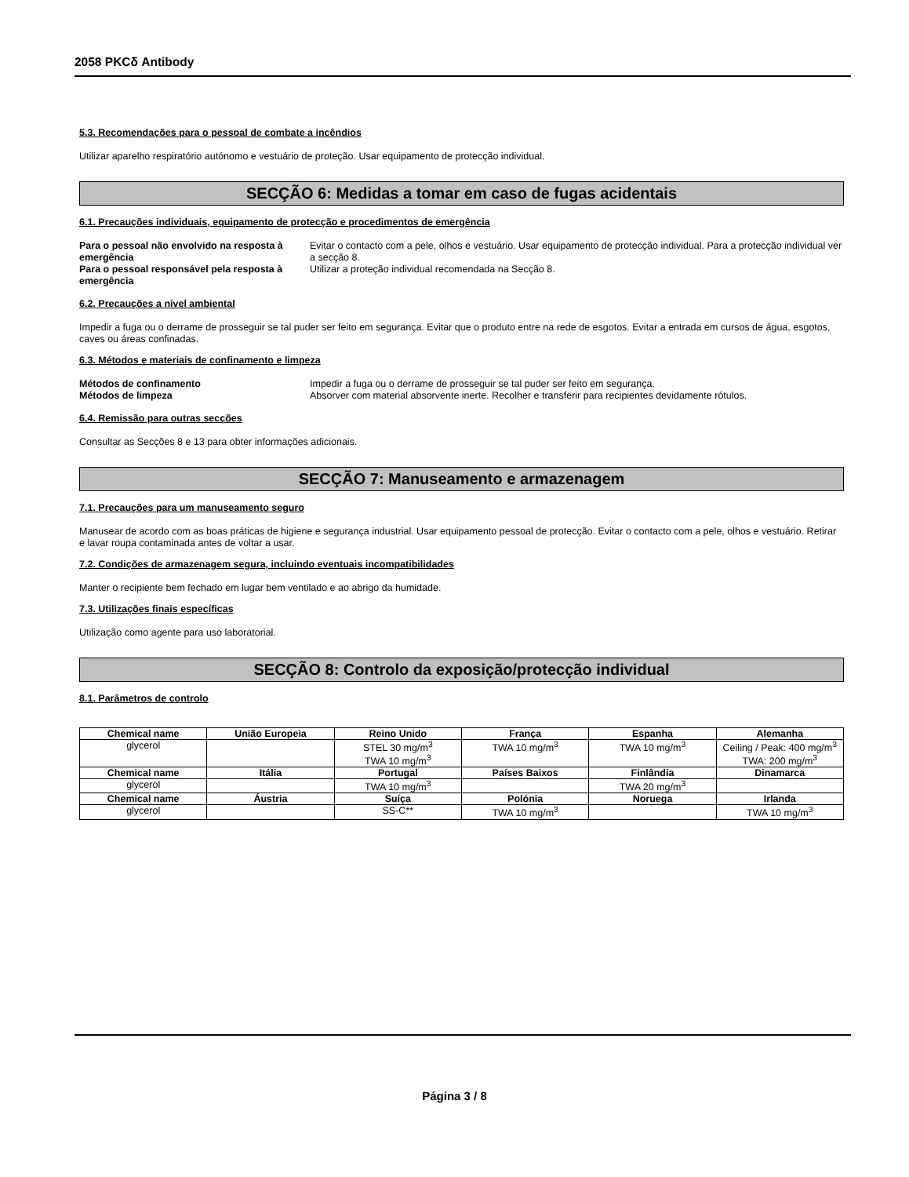2058 PKCδ Antibody
5.3. Recomendações para o pessoal de combate a incêndios
Utilizar aparelho respiratório autónomo e vestuário de proteção. Usar equipamento de protecção individual.
SECÇÃO 6: Medidas a tomar em caso de fugas acidentais
6.1. Precauções individuais, equipamento de protecção e procedimentos de emergência
Para o pessoal não envolvido na resposta à emergência Evitar o contacto com a pele, olhos e vestuário. Usar equipamento de protecção individual. Para a protecção individual ver a secção 8. Para o pessoal responsável pela resposta à emergência Utilizar a proteção individual recomendada na Secção 8.
6.2. Precauções a nível ambiental
Impedir a fuga ou o derrame de prosseguir se tal puder ser feito em segurança. Evitar que o produto entre na rede de esgotos. Evitar a entrada em cursos de água, esgotos, caves ou áreas confinadas.
6.3. Métodos e materiais de confinamento e limpeza
Métodos de confinamento Impedir a fuga ou o derrame de prosseguir se tal puder ser feito em segurança. Métodos de limpeza Absorver com material absorvente inerte. Recolher e transferir para recipientes devidamente rótulos.
6.4. Remissão para outras secções
Consultar as Secções 8 e 13 para obter informações adicionais.
SECÇÃO 7: Manuseamento e armazenagem
7.1. Precauções para um manuseamento seguro
Manusear de acordo com as boas práticas de higiene e segurança industrial. Usar equipamento pessoal de protecção. Evitar o contacto com a pele, olhos e vestuário. Retirar e lavar roupa contaminada antes de voltar a usar.
7.2. Condições de armazenagem segura, incluindo eventuais incompatibilidades
Manter o recipiente bem fechado em lugar bem ventilado e ao abrigo da humidade.
7.3. Utilizações finais específicas
Utilização como agente para uso laboratorial.
SECÇÃO 8: Controlo da exposição/protecção individual
8.1. Parâmetros de controlo
| Chemical name | União Europeia | Reino Unido | França | Espanha | Alemanha |
| --- | --- | --- | --- | --- | --- |
| glycerol | | STEL 30 mg/m<sup>3</sup> TWA 10 mg/m<sup>3</sup> | TWA 10 mg/m<sup>3</sup> | TWA 10 mg/m<sup>3</sup> | Ceiling / Peak: 400 mg/m<sup>3</sup> TWA: 200 mg/m<sup>3</sup> |
| Chemical name | Itália | Portugal | Países Baixos | Finlândia | Dinamarca |
| glycerol | | TWA 10 mg/m<sup>3</sup> | | TWA 20 mg/m<sup>3</sup> | |
| Chemical name | Áustria | Suíça | Polónia | Noruega | Irlanda |
| glycerol | | SS-C** | TWA 10 mg/m<sup>3</sup> | | TWA 10 mg/m<sup>3</sup> |
Página 3 / 8